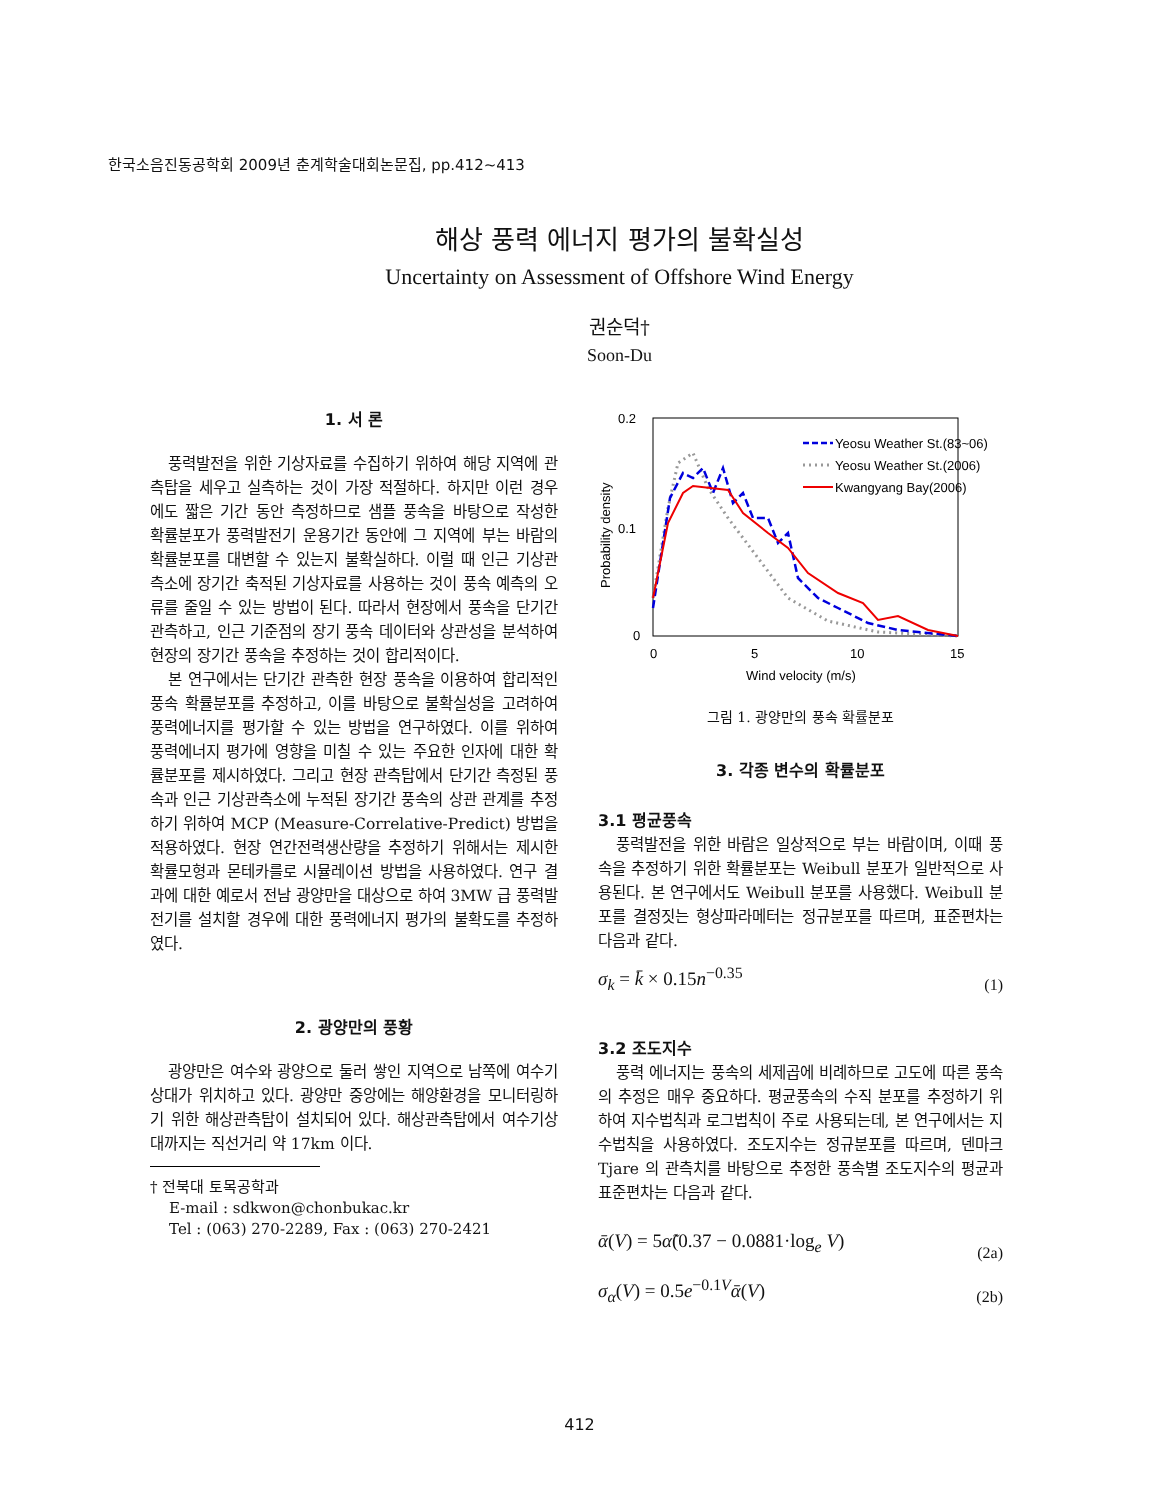한국소음진동공학회 2009년 춘계학술대회논문집, pp.412~413
해상 풍력 에너지 평가의 불확실성
Uncertainty on Assessment of Offshore Wind Energy
권순덕†
Soon-Du
1. 서 론
풍력발전을 위한 기상자료를 수집하기 위하여 해당 지역에 관측탑을 세우고 실측하는 것이 가장 적절하다. 하지만 이런 경우에도 짧은 기간 동안 측정하므로 샘플 풍속을 바탕으로 작성한 확률분포가 풍력발전기 운용기간 동안에 그 지역에 부는 바람의 확률분포를 대변할 수 있는지 불확실하다. 이럴 때 인근 기상관측소에 장기간 축적된 기상자료를 사용하는 것이 풍속 예측의 오류를 줄일 수 있는 방법이 된다. 따라서 현장에서 풍속을 단기간 관측하고, 인근 기준점의 장기 풍속 데이터와 상관성을 분석하여 현장의 장기간 풍속을 추정하는 것이 합리적이다.
본 연구에서는 단기간 관측한 현장 풍속을 이용하여 합리적인 풍속 확률분포를 추정하고, 이를 바탕으로 불확실성을 고려하여 풍력에너지를 평가할 수 있는 방법을 연구하였다. 이를 위하여 풍력에너지 평가에 영향을 미칠 수 있는 주요한 인자에 대한 확률분포를 제시하였다. 그리고 현장 관측탑에서 단기간 측정된 풍속과 인근 기상관측소에 누적된 장기간 풍속의 상관 관계를 추정하기 위하여 MCP (Measure-Correlative-Predict) 방법을 적용하였다. 현장 연간전력생산량을 추정하기 위해서는 제시한 확률모형과 몬테카를로 시뮬레이션 방법을 사용하였다. 연구 결과에 대한 예로서 전남 광양만을 대상으로 하여 3MW 급 풍력발전기를 설치할 경우에 대한 풍력에너지 평가의 불확도를 추정하였다.
2. 광양만의 풍황
광양만은 여수와 광양으로 둘러 쌓인 지역으로 남쪽에 여수기상대가 위치하고 있다. 광양만 중앙에는 해양환경을 모니터링하기 위한 해상관측탑이 설치되어 있다. 해상관측탑에서 여수기상대까지는 직선거리 약 17km 이다.
† 전북대 토목공학과
E-mail : sdkwon@chonbukac.kr
Tel : (063) 270-2289, Fax : (063) 270-2421
0.2
0.1
0
0
5
10
15
Wind velocity (m/s)
Probability density
Yeosu Weather St.(83~06)
Yeosu Weather St.(2006)
Kwangyang Bay(2006)
그림 1. 광양만의 풍속 확률분포
3. 각종 변수의 확률분포
3.1 평균풍속
풍력발전을 위한 바람은 일상적으로 부는 바람이며, 이때 풍속을 추정하기 위한 확률분포는 Weibull 분포가 일반적으로 사용된다. 본 연구에서도 Weibull 분포를 사용했다. Weibull 분포를 결정짓는 형상파라메터는 정규분포를 따르며, 표준편차는 다음과 같다.
σ<sub>k</sub> = k̄ × 0.15n<sup>−0.35</sup> (1)
3.2 조도지수
풍력 에너지는 풍속의 세제곱에 비례하므로 고도에 따른 풍속의 추정은 매우 중요하다. 평균풍속의 수직 분포를 추정하기 위하여 지수법칙과 로그법칙이 주로 사용되는데, 본 연구에서는 지수법칙을 사용하였다. 조도지수는 정규분포를 따르며, 덴마크 Tjare 의 관측치를 바탕으로 추정한 풍속별 조도지수의 평균과 표준편차는 다음과 같다.
ᾱ(V) = 5α̃(0.37 − 0.0881·log<sub>e</sub> V) (2a)
σ<sub>α</sub>(V) = 0.5e<sup>−0.1V</sup>ᾱ(V) (2b)
412